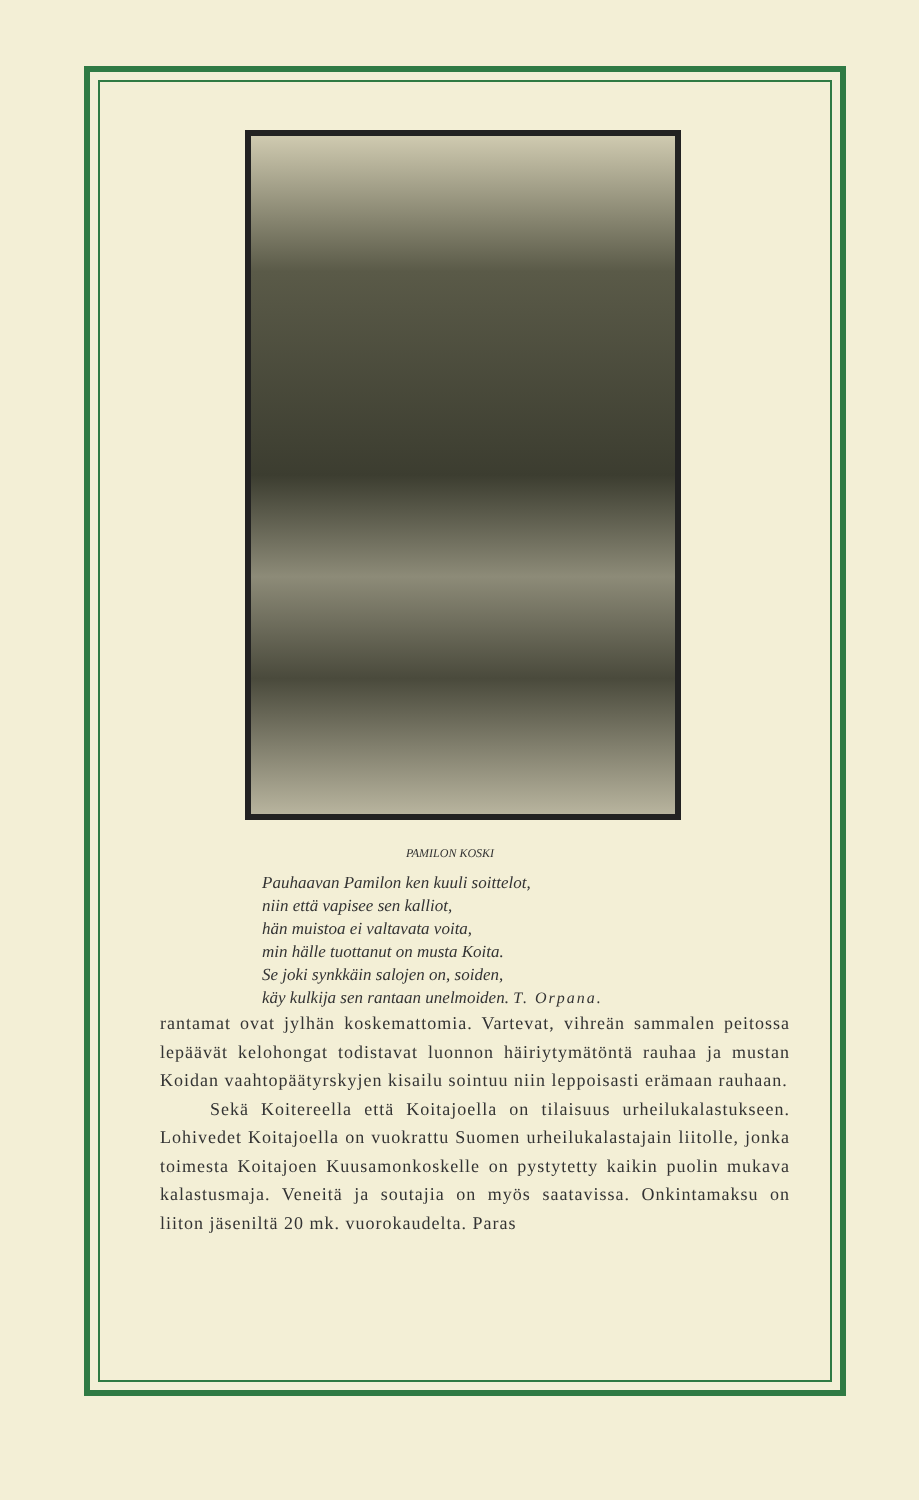PAMILON KOSKI
Pauhaavan Pamilon ken kuuli soittelot,
niin että vapisee sen kalliot,
hän muistoa ei valtavata voita,
min hälle tuottanut on musta Koita.
Se joki synkkäin salojen on, soiden,
käy kulkija sen rantaan unelmoiden. T. Orpana.
rantamat ovat jylhän koskemattomia. Vartevat, vihreän sammalen peitossa lepäävät kelohongat todistavat luonnon häiriytymätöntä rauhaa ja mustan Koidan vaahtopäätyrskyjen kisailu sointuu niin leppoisasti erämaan rauhaan.
Sekä Koitereella että Koitajoella on tilaisuus urheilukalastukseen. Lohivedet Koitajoella on vuokrattu Suomen urheilukalastajain liitolle, jonka toimesta Koitajoen Kuusamonkoskelle on pystytetty kaikin puolin mukava kalastusmaja. Veneitä ja soutajia on myös saatavissa. Onkintamaksu on liiton jäseniltä 20 mk. vuorokaudelta. Paras